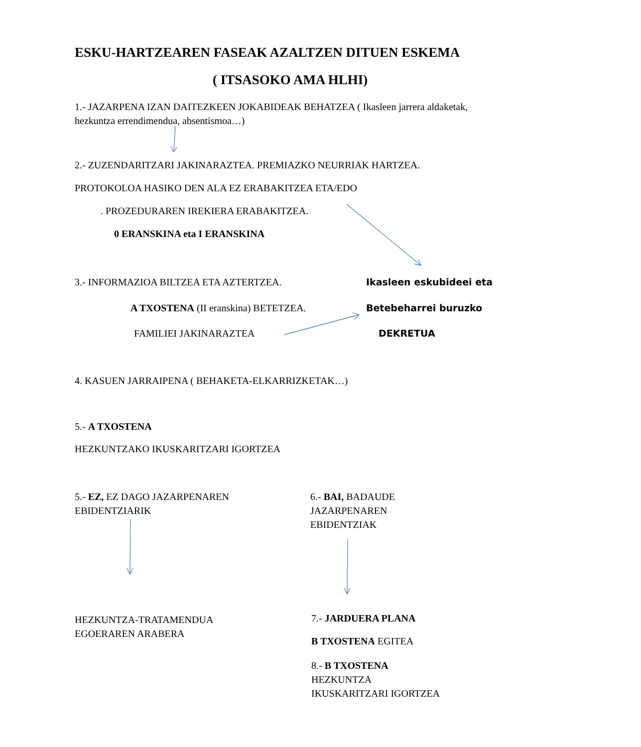ESKU-HARTZEAREN FASEAK AZALTZEN DITUEN ESKEMA
( ITSASOKO AMA HLHI)
1.- JAZARPENA IZAN DAITEZKEEN JOKABIDEAK BEHATZEA ( Ikasleen jarrera aldaketak, hezkuntza errendimendua, absentismoa…)
2.- ZUZENDARITZARI JAKINARAZTEA. PREMIAZKO NEURRIAK HARTZEA.
PROTOKOLOA HASIKO DEN ALA EZ ERABAKITZEA ETA/EDO
. PROZEDURAREN IREKIERA ERABAKITZEA.
0 ERANSKINA eta I ERANSKINA
3.- INFORMAZIOA BILTZEA ETA AZTERTZEA.
A TXOSTENA (II eranskina) BETETZEA.
FAMILIEI JAKINARAZTEA
Ikasleen eskubideei eta
Betebeharrei buruzko
DEKRETUA
4. KASUEN JARRAIPENA ( BEHAKETA-ELKARRIZKETAK…)
5.- A TXOSTENA
HEZKUNTZAKO IKUSKARITZARI IGORTZEA
5.- EZ, EZ DAGO JAZARPENAREN EBIDENTZIARIK
6.- BAI, BADAUDE JAZARPENAREN EBIDENTZIAK
HEZKUNTZA-TRATAMENDUA EGOERAREN ARABERA
7.- JARDUERA PLANA
B TXOSTENA EGITEA
8.- B TXOSTENA
HEZKUNTZA
IKUSKARITZARI IGORTZEA